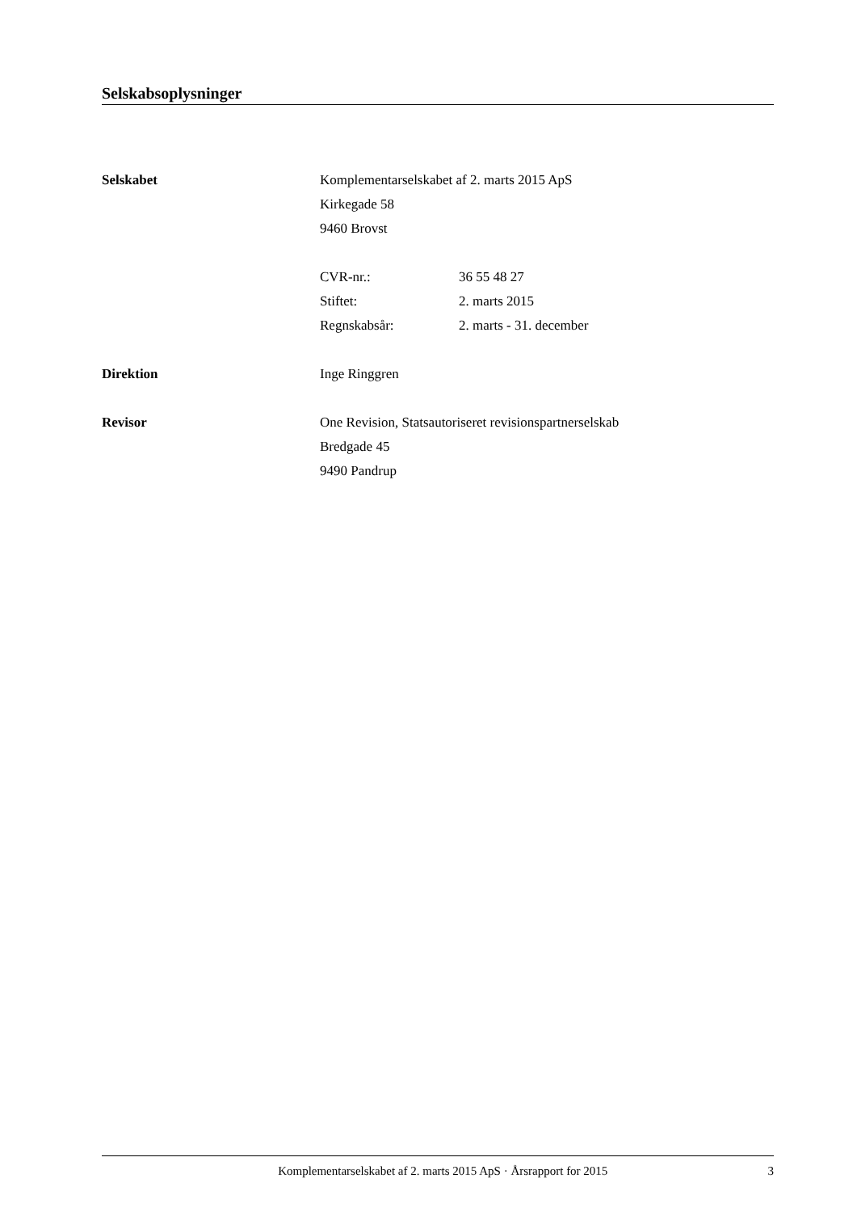Selskabsoplysninger
Selskabet Komplementarselskabet af 2. marts 2015 ApS
Kirkegade 58
9460 Brovst
CVR-nr.: 36 55 48 27
Stiftet: 2. marts 2015
Regnskabsår: 2. marts - 31. december
Direktion Inge Ringgren
Revisor One Revision, Statsautoriseret revisionspartnerselskab
Bredgade 45
9490 Pandrup
Komplementarselskabet af 2. marts 2015 ApS · Årsrapport for 2015 3